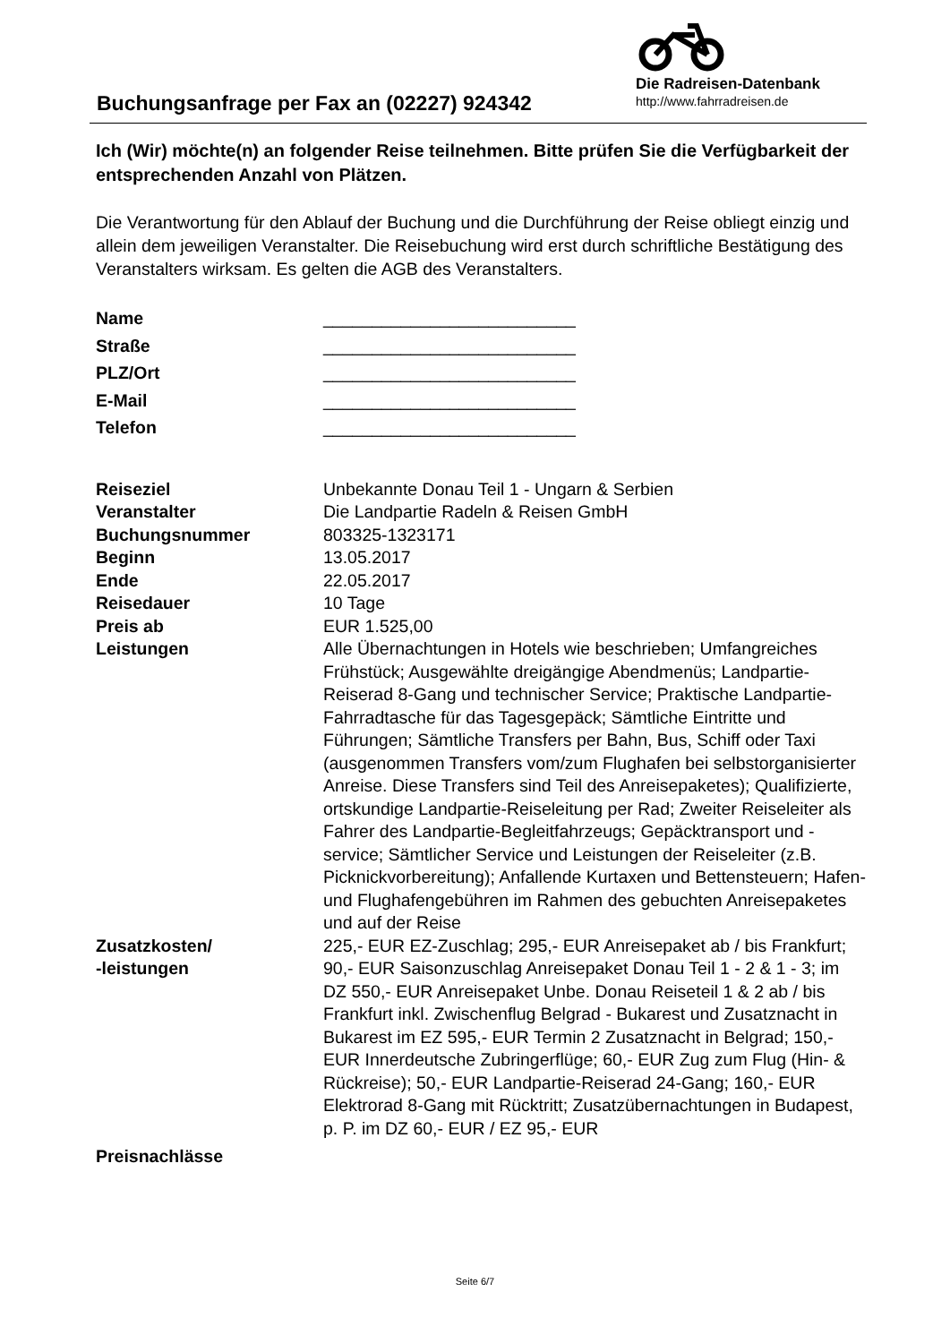Buchungsanfrage per Fax an (02227) 924342
Die Radreisen-Datenbank
http://www.fahrradreisen.de
Ich (Wir) möchte(n) an folgender Reise teilnehmen. Bitte prüfen Sie die Verfügbarkeit der entsprechenden Anzahl von Plätzen.
Die Verantwortung für den Ablauf der Buchung und die Durchführung der Reise obliegt einzig und allein dem jeweiligen Veranstalter. Die Reisebuchung wird erst durch schriftliche Bestätigung des Veranstalters wirksam. Es gelten die AGB des Veranstalters.
| Name | __________________________ |
| Straße | __________________________ |
| PLZ/Ort | __________________________ |
| E-Mail | __________________________ |
| Telefon | __________________________ |
| Reiseziel | Unbekannte Donau Teil 1 - Ungarn & Serbien |
| Veranstalter | Die Landpartie Radeln & Reisen GmbH |
| Buchungsnummer | 803325-1323171 |
| Beginn | 13.05.2017 |
| Ende | 22.05.2017 |
| Reisedauer | 10 Tage |
| Preis ab | EUR 1.525,00 |
| Leistungen | Alle Übernachtungen in Hotels wie beschrieben; Umfangreiches Frühstück; Ausgewählte dreigängige Abendmenüs; Landpartie-Reiserad 8-Gang und technischer Service; Praktische Landpartie-Fahrradtasche für das Tagesgepäck; Sämtliche Eintritte und Führungen; Sämtliche Transfers per Bahn, Bus, Schiff oder Taxi (ausgenommen Transfers vom/zum Flughafen bei selbstorganisierter Anreise. Diese Transfers sind Teil des Anreisepaketes); Qualifizierte, ortskundige Landpartie-Reiseleitung per Rad; Zweiter Reiseleiter als Fahrer des Landpartie-Begleitfahrzeugs; Gepäcktransport und -service; Sämtlicher Service und Leistungen der Reiseleiter (z.B. Picknickvorbereitung); Anfallende Kurtaxen und Bettensteuern; Hafen- und Flughafengebühren im Rahmen des gebuchten Anreisepaketes und auf der Reise |
| Zusatzkosten/ -leistungen | 225,- EUR EZ-Zuschlag; 295,- EUR Anreisepaket ab / bis Frankfurt; 90,- EUR Saisonzuschlag Anreisepaket Donau Teil 1 - 2 & 1 - 3; im DZ 550,- EUR Anreisepaket Unbe. Donau Reiseteil 1 & 2 ab / bis Frankfurt inkl. Zwischenflug Belgrad - Bukarest und Zusatznacht in Bukarest im EZ 595,- EUR Termin 2 Zusatznacht in Belgrad; 150,- EUR Innerdeutsche Zubringerflüge; 60,- EUR Zug zum Flug (Hin- & Rückreise); 50,- EUR Landpartie-Reiserad 24-Gang; 160,- EUR Elektrorad 8-Gang mit Rücktritt; Zusatzübernachtungen in Budapest, p. P. im DZ 60,- EUR / EZ 95,- EUR |
| Preisnachlässe | |
Seite 6/7